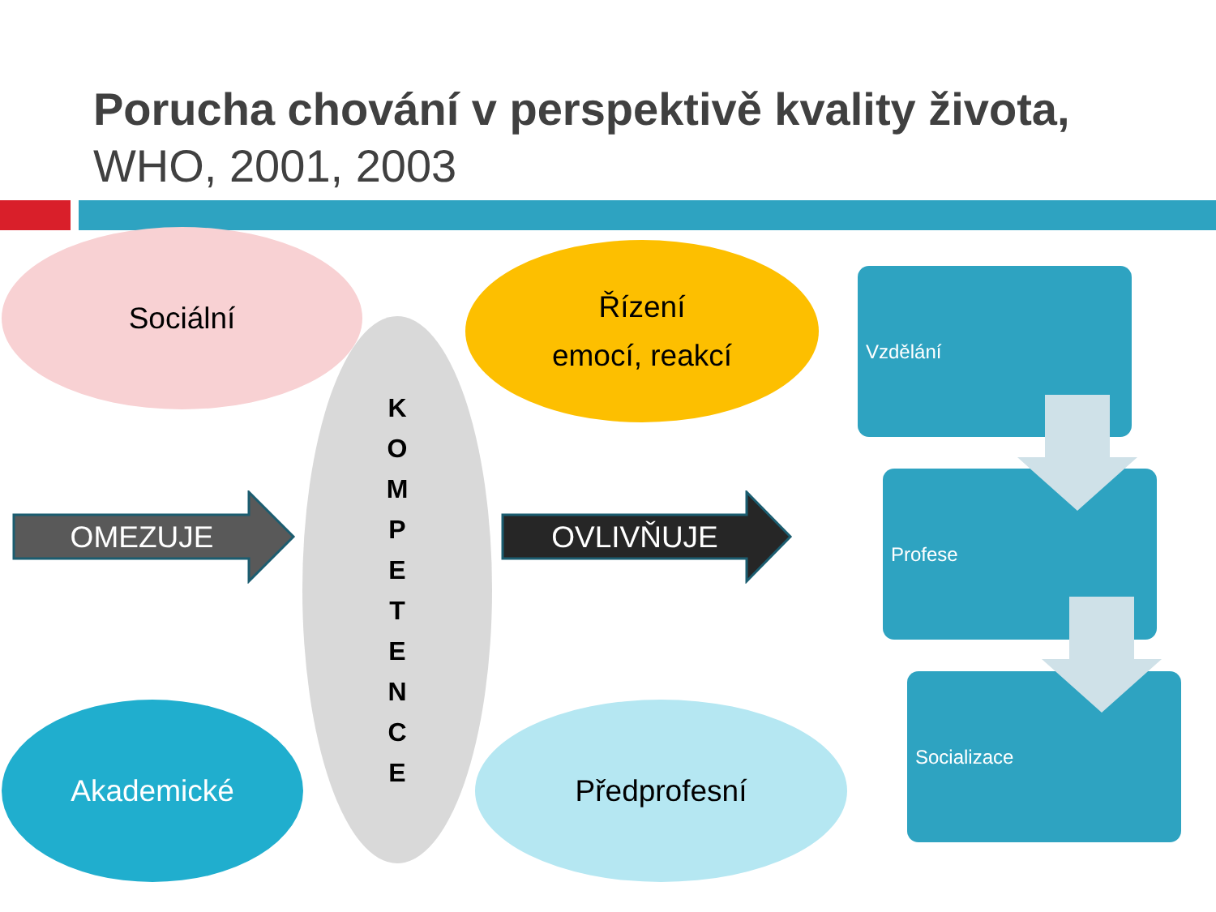Porucha chování v perspektivě kvality života,
WHO, 2001, 2003
Sociální
K
O
M
P
E
T
E
N
C
E
Řízení
emocí, reakcí
Akademické Předprofesní
OMEZUJE OVLIVŇUJE
Vzdělání
Profese
Socializace